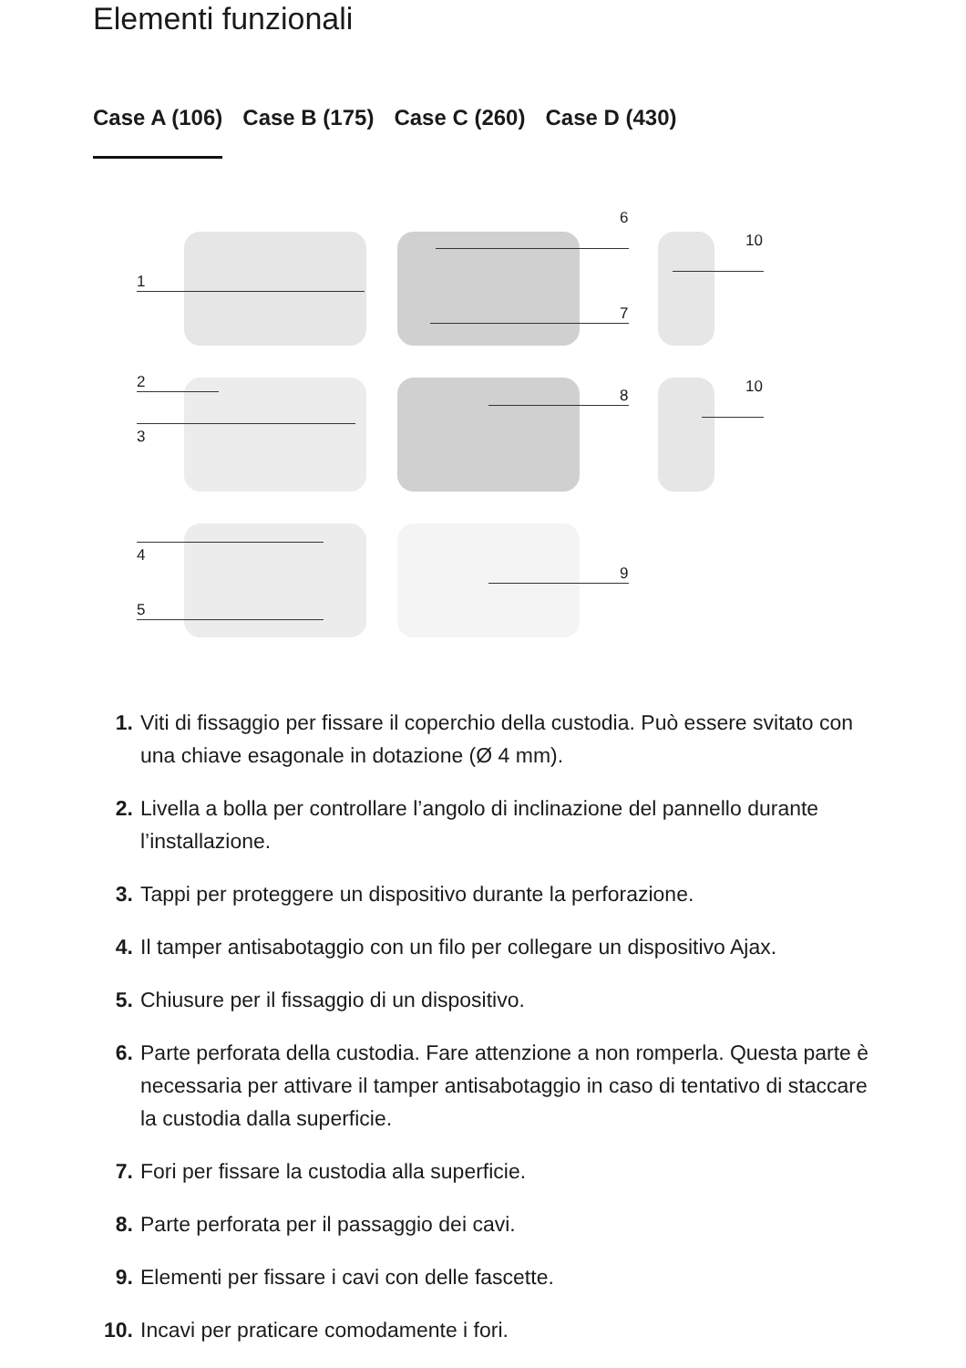Elementi funzionali
Case A (106) Case B (175) Case C (260) Case D (430)
1
6
7
10
2
3
8 10
4
5
9
1. Viti di fissaggio per fissare il coperchio della custodia. Può essere svitato con una chiave esagonale in dotazione (Ø 4 mm).
2. Livella a bolla per controllare l’angolo di inclinazione del pannello durante l’installazione.
3. Tappi per proteggere un dispositivo durante la perforazione.
4. Il tamper antisabotaggio con un filo per collegare un dispositivo Ajax.
5. Chiusure per il fissaggio di un dispositivo.
6. Parte perforata della custodia. Fare attenzione a non romperla. Questa parte è necessaria per attivare il tamper antisabotaggio in caso di tentativo di staccare la custodia dalla superficie.
7. Fori per fissare la custodia alla superficie.
8. Parte perforata per il passaggio dei cavi.
9. Elementi per fissare i cavi con delle fascette.
10. Incavi per praticare comodamente i fori.